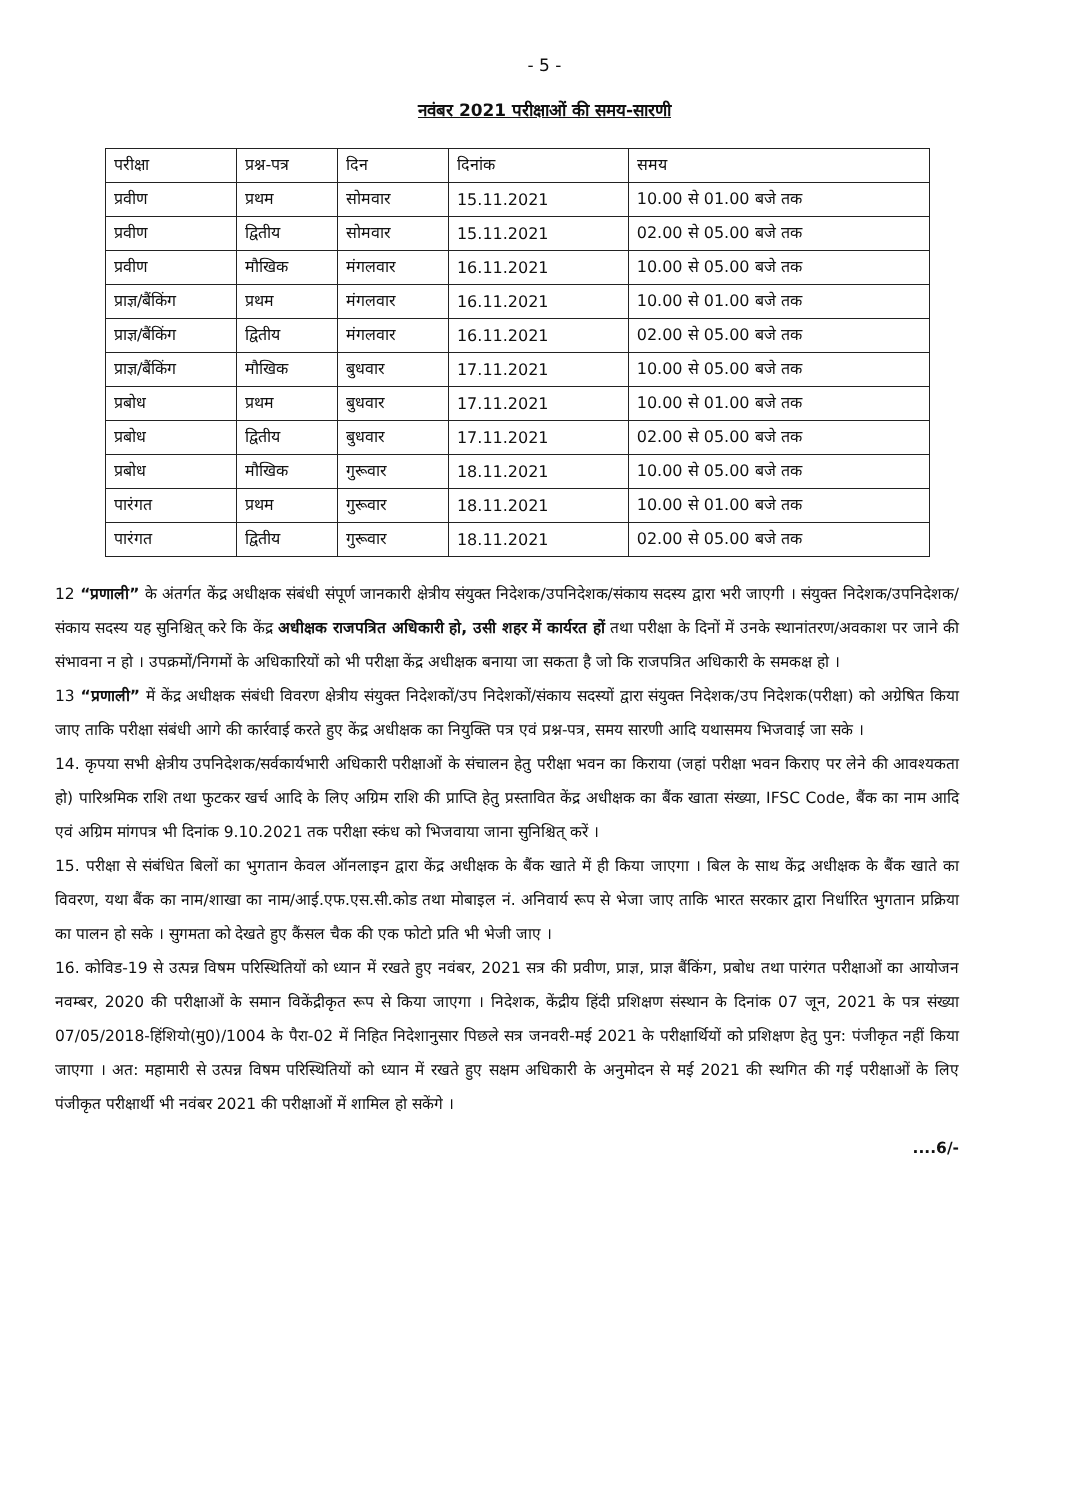- 5 -
नवंबर 2021 परीक्षाओं की समय-सारणी
| परीक्षा | प्रश्न-पत्र | दिन | दिनांक | समय |
| --- | --- | --- | --- | --- |
| प्रवीण | प्रथम | सोमवार | 15.11.2021 | 10.00 से 01.00 बजे तक |
| प्रवीण | द्वितीय | सोमवार | 15.11.2021 | 02.00 से 05.00 बजे तक |
| प्रवीण | मौखिक | मंगलवार | 16.11.2021 | 10.00 से 05.00 बजे तक |
| प्राज्ञ/बैंकिंग | प्रथम | मंगलवार | 16.11.2021 | 10.00 से 01.00 बजे तक |
| प्राज्ञ/बैंकिंग | द्वितीय | मंगलवार | 16.11.2021 | 02.00 से 05.00 बजे तक |
| प्राज्ञ/बैंकिंग | मौखिक | बुधवार | 17.11.2021 | 10.00 से 05.00 बजे तक |
| प्रबोध | प्रथम | बुधवार | 17.11.2021 | 10.00 से 01.00 बजे तक |
| प्रबोध | द्वितीय | बुधवार | 17.11.2021 | 02.00 से 05.00 बजे तक |
| प्रबोध | मौखिक | गुरूवार | 18.11.2021 | 10.00 से 05.00 बजे तक |
| पारंगत | प्रथम | गुरूवार | 18.11.2021 | 10.00 से 01.00 बजे तक |
| पारंगत | द्वितीय | गुरूवार | 18.11.2021 | 02.00 से 05.00 बजे तक |
12 “प्रणाली” के अंतर्गत केंद्र अधीक्षक संबंधी संपूर्ण जानकारी क्षेत्रीय संयुक्त निदेशक/उपनिदेशक/संकाय सदस्य द्वारा भरी जाएगी । संयुक्त निदेशक/उपनिदेशक/संकाय सदस्य यह सुनिश्चित् करे कि केंद्र अधीक्षक राजपत्रित अधिकारी हो, उसी शहर में कार्यरत हों तथा परीक्षा के दिनों में उनके स्थानांतरण/अवकाश पर जाने की संभावना न हो । उपक्रमों/निगमों के अधिकारियों को भी परीक्षा केंद्र अधीक्षक बनाया जा सकता है जो कि राजपत्रित अधिकारी के समकक्ष हो ।
13 “प्रणाली” में केंद्र अधीक्षक संबंधी विवरण क्षेत्रीय संयुक्त निदेशकों/उप निदेशकों/संकाय सदस्यों द्वारा संयुक्त निदेशक/उप निदेशक(परीक्षा) को अग्रेषित किया जाए ताकि परीक्षा संबंधी आगे की कार्रवाई करते हुए केंद्र अधीक्षक का नियुक्ति पत्र एवं प्रश्न-पत्र, समय सारणी आदि यथासमय भिजवाई जा सके ।
14. कृपया सभी क्षेत्रीय उपनिदेशक/सर्वकार्यभारी अधिकारी परीक्षाओं के संचालन हेतु परीक्षा भवन का किराया (जहां परीक्षा भवन किराए पर लेने की आवश्यकता हो) पारिश्रमिक राशि तथा फुटकर खर्च आदि के लिए अग्रिम राशि की प्राप्ति हेतु प्रस्तावित केंद्र अधीक्षक का बैंक खाता संख्या, IFSC Code, बैंक का नाम आदि एवं अग्रिम मांगपत्र भी दिनांक 9.10.2021 तक परीक्षा स्कंध को भिजवाया जाना सुनिश्चित् करें ।
15. परीक्षा से संबंधित बिलों का भुगतान केवल ऑनलाइन द्वारा केंद्र अधीक्षक के बैंक खाते में ही किया जाएगा । बिल के साथ केंद्र अधीक्षक के बैंक खाते का विवरण, यथा बैंक का नाम/शाखा का नाम/आई.एफ.एस.सी.कोड तथा मोबाइल नं. अनिवार्य रूप से भेजा जाए ताकि भारत सरकार द्वारा निर्धारित भुगतान प्रक्रिया का पालन हो सके । सुगमता को देखते हुए कैंसल चैक की एक फोटो प्रति भी भेजी जाए ।
16. कोविड-19 से उत्पन्न विषम परिस्थितियों को ध्यान में रखते हुए नवंबर, 2021 सत्र की प्रवीण, प्राज्ञ, प्राज्ञ बैंकिंग, प्रबोध तथा पारंगत परीक्षाओं का आयोजन नवम्बर, 2020 की परीक्षाओं के समान विकेंद्रीकृत रूप से किया जाएगा । निदेशक, केंद्रीय हिंदी प्रशिक्षण संस्थान के दिनांक 07 जून, 2021 के पत्र संख्या 07/05/2018-हिंशियो(मु0)/1004 के पैरा-02 में निहित निदेशानुसार पिछले सत्र जनवरी-मई 2021 के परीक्षार्थियों को प्रशिक्षण हेतु पुन: पंजीकृत नहीं किया जाएगा । अत: महामारी से उत्पन्न विषम परिस्थितियों को ध्यान में रखते हुए सक्षम अधिकारी के अनुमोदन से मई 2021 की स्थगित की गई परीक्षाओं के लिए पंजीकृत परीक्षार्थी भी नवंबर 2021 की परीक्षाओं में शामिल हो सकेंगे ।
....6/-